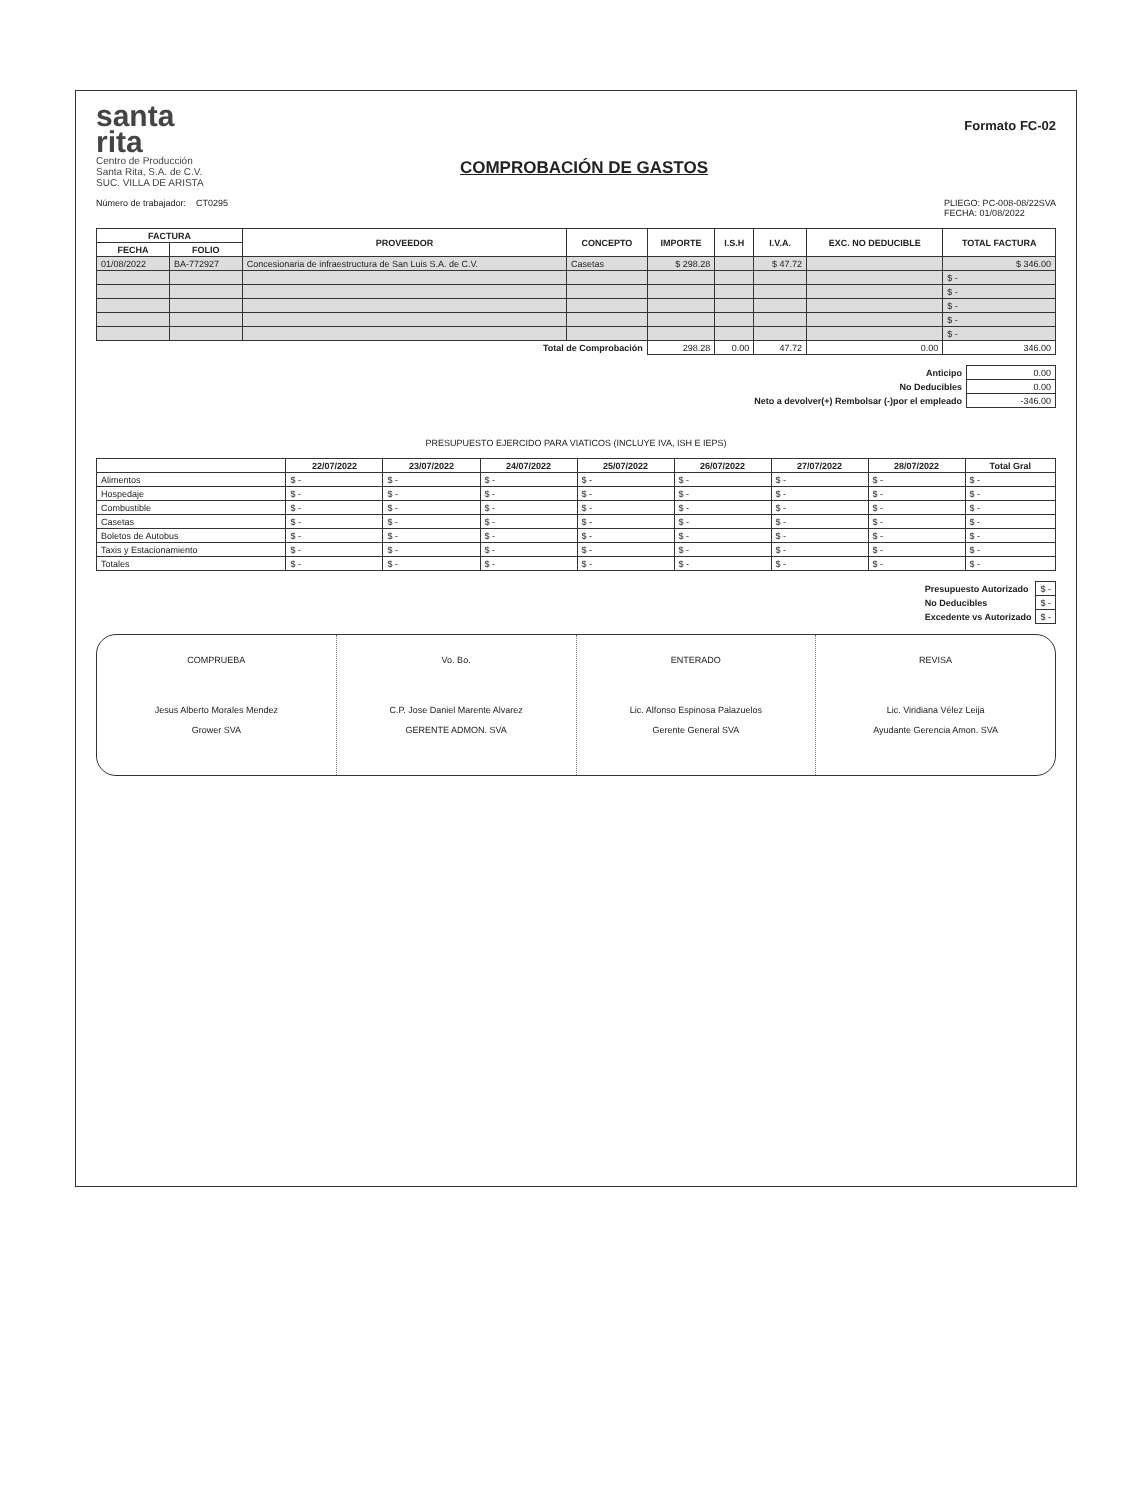santa
rita
Centro de Producción
Santa Rita, S.A. de C.V.
SUC. VILLA DE ARISTA
COMPROBACIÓN DE GASTOS
Formato FC-02
Número de trabajador: CT0295
PLIEGO: PC-008-08/22SVA
FECHA: 01/08/2022
| FACTURA | | PROVEEDOR | CONCEPTO | IMPORTE | I.S.H | I.V.A. | EXC. NO DEDUCIBLE | TOTAL FACTURA |
| --- | --- | --- | --- | --- | --- | --- | --- | --- |
| FECHA | FOLIO | | | | | | | |
| 01/08/2022 | BA-772927 | Concesionaria de infraestructura de San Luis S.A. de C.V. | Casetas | $ 298.28 | | $ 47.72 | | $ 346.00 |
| | | | | | | | | $ - |
| | | | | | | | | $ - |
| | | | | | | | | $ - |
| | | | | | | | | $ - |
| | | | | | | | | $ - |
| Total de Comprobación | | | | 298.28 | 0.00 | 47.72 | 0.00 | 346.00 |
| Anticipo | 0.00 |
| No Deducibles | 0.00 |
| Neto a devolver(+) Rembolsar (-)por el empleado | -346.00 |
PRESUPUESTO EJERCIDO PARA VIATICOS (INCLUYE IVA, ISH E IEPS)
| | 22/07/2022 | 23/07/2022 | 24/07/2022 | 25/07/2022 | 26/07/2022 | 27/07/2022 | 28/07/2022 | Total Gral |
| --- | --- | --- | --- | --- | --- | --- | --- | --- |
| Alimentos | $ - | $ - | $ - | $ - | $ - | $ - | $ - | $ - |
| Hospedaje | $ - | $ - | $ - | $ - | $ - | $ - | $ - | $ - |
| Combustible | $ - | $ - | $ - | $ - | $ - | $ - | $ - | $ - |
| Casetas | $ - | $ - | $ - | $ - | $ - | $ - | $ - | $ - |
| Boletos de Autobus | $ - | $ - | $ - | $ - | $ - | $ - | $ - | $ - |
| Taxis y Estacionamiento | $ - | $ - | $ - | $ - | $ - | $ - | $ - | $ - |
| Totales | $ - | $ - | $ - | $ - | $ - | $ - | $ - | $ - |
| Presupuesto Autorizado | $ - |
| No Deducibles | $ - |
| Excedente vs Autorizado | $ - |
COMPRUEBA
Jesus Alberto Morales Mendez
Grower SVA
Vo. Bo.
C.P. Jose Daniel Marente Alvarez
GERENTE ADMON. SVA
ENTERADO
Lic. Alfonso Espinosa Palazuelos
Gerente General SVA
REVISA
Lic. Viridiana Vélez Leija
Ayudante Gerencia Amon. SVA